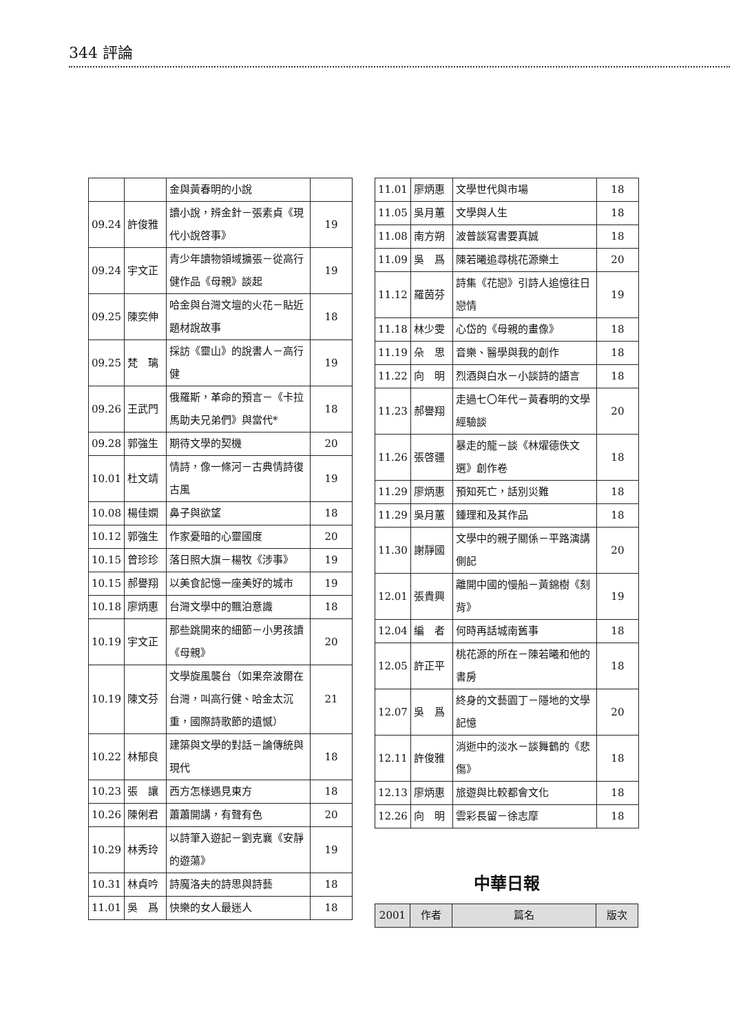344 評論
| | | 金與黃春明的小說 | |
| 09.24 | 許俊雅 | 讀小說，辨金針－張素貞《現代小說啓事》 | 19 |
| 09.24 | 宇文正 | 青少年讀物領域擴張－從高行健作品《母親》談起 | 19 |
| 09.25 | 陳奕伸 | 哈金與台灣文壇的火花－貼近題材說故事 | 18 |
| 09.25 | 梵 璃 | 採訪《靈山》的說書人－高行健 | 19 |
| 09.26 | 王武門 | 俄羅斯，革命的預言－《卡拉馬助夫兄弟們》與當代* | 18 |
| 09.28 | 郭強生 | 期待文學的契機 | 20 |
| 10.01 | 杜文靖 | 情詩，像一條河－古典情詩復古風 | 19 |
| 10.08 | 楊佳嫻 | 鼻子與欲望 | 18 |
| 10.12 | 郭強生 | 作家憂暗的心靈國度 | 20 |
| 10.15 | 曾珍珍 | 落日照大旗－楊牧《涉事》 | 19 |
| 10.15 | 郝譽翔 | 以美食記憶一座美好的城市 | 19 |
| 10.18 | 廖炳惠 | 台灣文學中的飄泊意識 | 18 |
| 10.19 | 宇文正 | 那些跳開來的細節－小男孩讀《母親》 | 20 |
| 10.19 | 陳文芬 | 文學旋風襲台（如果奈波爾在台灣，叫高行健、哈金太沉重，國際詩歌節的遺憾） | 21 |
| 10.22 | 林郁良 | 建築與文學的對話－論傳統與現代 | 18 |
| 10.23 | 張 讓 | 西方怎樣遇見東方 | 18 |
| 10.26 | 陳俐君 | 蕭蕭開講，有聲有色 | 20 |
| 10.29 | 林秀玲 | 以詩筆入遊記－劉克襄《安靜的遊蕩》 | 19 |
| 10.31 | 林貞吟 | 詩魔洛夫的詩思與詩藝 | 18 |
| 11.01 | 吳 爲 | 快樂的女人最迷人 | 18 |
| 11.01 | 廖炳惠 | 文學世代與市場 | 18 |
| 11.05 | 吳月蕙 | 文學與人生 | 18 |
| 11.08 | 南方朔 | 波普談寫書要真誠 | 18 |
| 11.09 | 吳 爲 | 陳若曦追尋桃花源樂土 | 20 |
| 11.12 | 羅茵芬 | 詩集《花戀》引詩人追憶往日戀情 | 19 |
| 11.18 | 林少雯 | 心岱的《母親的畫像》 | 18 |
| 11.19 | 朵 思 | 音樂、醫學與我的創作 | 18 |
| 11.22 | 向 明 | 烈酒與白水－小談詩的語言 | 18 |
| 11.23 | 郝譽翔 | 走過七〇年代－黃春明的文學經驗談 | 20 |
| 11.26 | 張啓疆 | 暴走的龍－談《林燿德佚文選》創作卷 | 18 |
| 11.29 | 廖炳惠 | 預知死亡，話別災難 | 18 |
| 11.29 | 吳月蕙 | 鍾理和及其作品 | 18 |
| 11.30 | 謝靜國 | 文學中的親子關係－平路演講側記 | 20 |
| 12.01 | 張貴興 | 離開中國的慢船－黃錦樹《刻背》 | 19 |
| 12.04 | 編 者 | 何時再話城南舊事 | 18 |
| 12.05 | 許正平 | 桃花源的所在－陳若曦和他的書房 | 18 |
| 12.07 | 吳 爲 | 終身的文藝園丁－隱地的文學記憶 | 20 |
| 12.11 | 許俊雅 | 消逝中的淡水－談舞鶴的《悲傷》 | 18 |
| 12.13 | 廖炳惠 | 旅遊與比較都會文化 | 18 |
| 12.26 | 向 明 | 雲彩長留－徐志摩 | 18 |
中華日報
| 2001 | 作者 | 篇名 | 版次 |
| --- | --- | --- | --- |